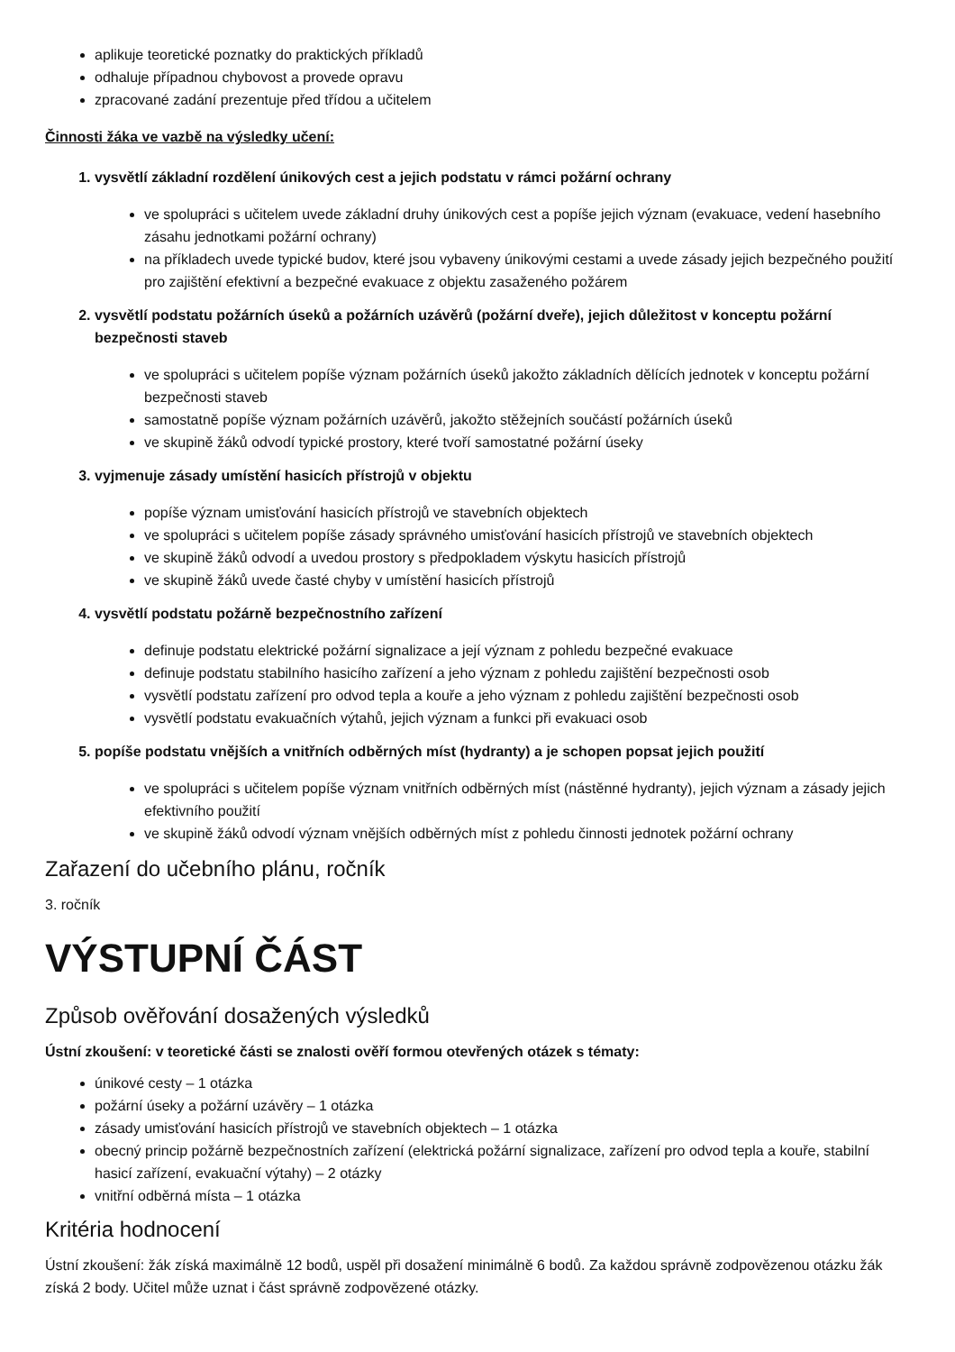aplikuje teoretické poznatky do praktických příkladů
odhaluje případnou chybovost a provede opravu
zpracované zadání prezentuje před třídou a učitelem
Činnosti žáka ve vazbě na výsledky učení:
1. vysvětlí základní rozdělení únikových cest a jejich podstatu v rámci požární ochrany
ve spolupráci s učitelem uvede základní druhy únikových cest a popíše jejich význam (evakuace, vedení hasebního zásahu jednotkami požární ochrany)
na příkladech uvede typické budov, které jsou vybaveny únikovými cestami a uvede zásady jejich bezpečného použití pro zajištění efektivní a bezpečné evakuace z objektu zasaženého požárem
2. vysvětlí podstatu požárních úseků a požárních uzávěrů (požární dveře), jejich důležitost v konceptu požární bezpečnosti staveb
ve spolupráci s učitelem popíše význam požárních úseků jakožto základních dělících jednotek v konceptu požární bezpečnosti staveb
samostatně popíše význam požárních uzávěrů, jakožto stěžejních součástí požárních úseků
ve skupině žáků odvodí typické prostory, které tvoří samostatné požární úseky
3. vyjmenuje zásady umístění hasicích přístrojů v objektu
popíše význam umisťování hasicích přístrojů ve stavebních objektech
ve spolupráci s učitelem popíše zásady správného umisťování hasicích přístrojů ve stavebních objektech
ve skupině žáků odvodí a uvedou prostory s předpokladem výskytu hasicích přístrojů
ve skupině žáků uvede časté chyby v umístění hasicích přístrojů
4. vysvětlí podstatu požárně bezpečnostního zařízení
definuje podstatu elektrické požární signalizace a její význam z pohledu bezpečné evakuace
definuje podstatu stabilního hasicího zařízení a jeho význam z pohledu zajištění bezpečnosti osob
vysvětlí podstatu zařízení pro odvod tepla a kouře a jeho význam z pohledu zajištění bezpečnosti osob
vysvětlí podstatu evakuačních výtahů, jejich význam a funkci při evakuaci osob
5. popíše podstatu vnějších a vnitřních odběrných míst (hydranty) a je schopen popsat jejich použití
ve spolupráci s učitelem popíše význam vnitřních odběrných míst (nástěnné hydranty), jejich význam a zásady jejich efektivního použití
ve skupině žáků odvodí význam vnějších odběrných míst z pohledu činnosti jednotek požární ochrany
Zařazení do učebního plánu, ročník
3. ročník
VÝSTUPNÍ ČÁST
Způsob ověřování dosažených výsledků
Ústní zkoušení: v teoretické části se znalosti ověří formou otevřených otázek s tématy:
únikové cesty – 1 otázka
požární úseky a požární uzávěry – 1 otázka
zásady umisťování hasicích přístrojů ve stavebních objektech – 1 otázka
obecný princip požárně bezpečnostních zařízení (elektrická požární signalizace, zařízení pro odvod tepla a kouře, stabilní hasicí zařízení, evakuační výtahy) – 2 otázky
vnitřní odběrná místa – 1 otázka
Kritéria hodnocení
Ústní zkoušení: žák získá maximálně 12 bodů, uspěl při dosažení minimálně 6 bodů. Za každou správně zodpovězenou otázku žák získá 2 body. Učitel může uznat i část správně zodpovězené otázky.